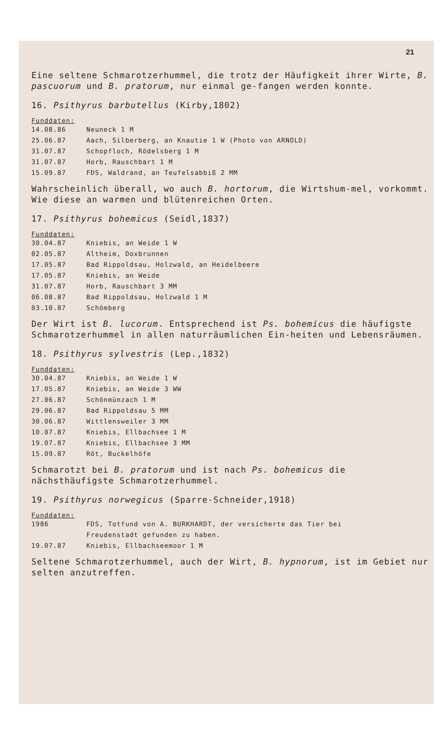21
Eine seltene Schmarotzerhummel, die trotz der Häufigkeit ihrer Wirte, B. pascuorum und B. pratorum, nur einmal ge-fangen werden konnte.
16. Psithyrus barbutellus (Kirby,1802)
Funddaten:
| 14.08.86 | Neuneck 1 M |
| 25.06.87 | Aach, Silberberg, an Knautie 1 W (Photo von ARNOLD) |
| 31.07.87 | Schopfloch, Rödelsberg 1 M |
| 31.07.87 | Horb, Rauschbart 1 M |
| 15.09.87 | FDS, Waldrand, an Teufelsabbiß 2 MM |
Wahrscheinlich überall, wo auch B. hortorum, die Wirtshum-mel, vorkommt. Wie diese an warmen und blütenreichen Orten.
17. Psithyrus bohemicus (Seidl,1837)
Funddaten:
| 30.04.87 | Kniebis, an Weide 1 W |
| 02.05.87 | Altheim, Doxbrunnen |
| 17.05.87 | Bad Rippoldsau, Holzwald, an Heidelbeere |
| 17.05.87 | Kniebis, an Weide |
| 31.07.87 | Horb, Rauschbart 3 MM |
| 06.08.87 | Bad Rippoldsau, Holzwald 1 M |
| 03.10.87 | Schömberg |
Der Wirt ist B. lucorum. Entsprechend ist Ps. bohemicus die häufigste Schmarotzerhummel in allen naturräumlichen Ein-heiten und Lebensräumen.
18. Psithyrus sylvestris (Lep.,1832)
Funddaten:
| 30.04.87 | Kniebis, an Weide 1 W |
| 17.05.87 | Kniebis, an Weide 3 WW |
| 27.06.87 | Schönmünzach 1 M |
| 29.06.87 | Bad Rippoldsau 5 MM |
| 30.06.87 | Wittlensweiler 3 MM |
| 10.07.87 | Kniebis, Ellbachsee 1 M |
| 19.07.87 | Kniebis, Ellbachsee 3 MM |
| 15.09.87 | Röt, Buckelhöfe |
Schmarotzt bei B. pratorum und ist nach Ps. bohemicus die nächsthäufigste Schmarotzerhummel.
19. Psithyrus norwegicus (Sparre-Schneider,1918)
Funddaten:
| 1986 | FDS, Totfund von A. BURKHARDT, der versicherte das Tier bei Freudenstadt gefunden zu haben. |
| 19.07.87 | Kniebis, Ellbachseemoor 1 M |
Seltene Schmarotzerhummel, auch der Wirt, B. hypnorum, ist im Gebiet nur selten anzutreffen.